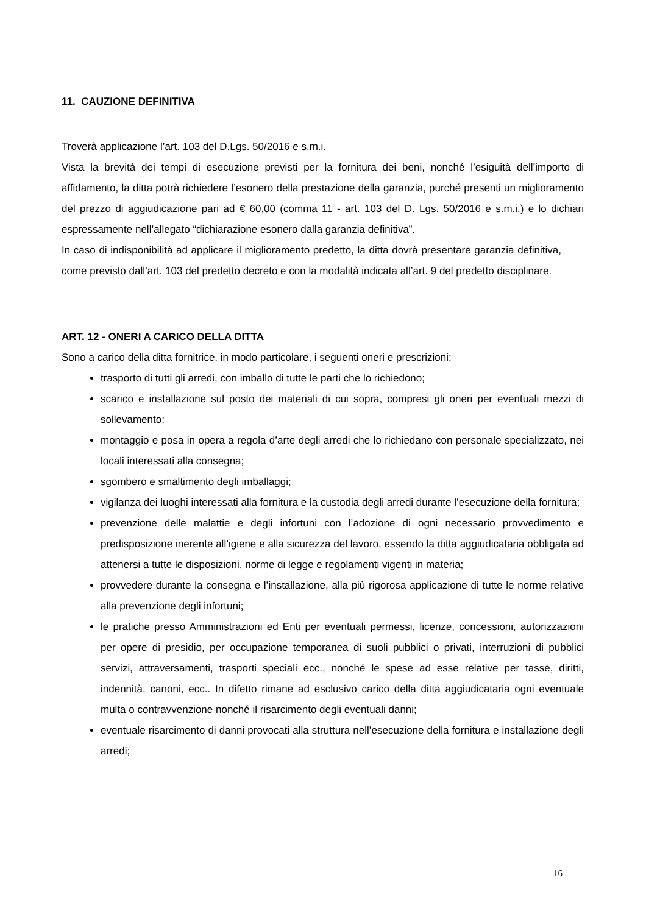11. CAUZIONE DEFINITIVA
Troverà applicazione l’art. 103 del D.Lgs. 50/2016 e s.m.i.
Vista la brevità dei tempi di esecuzione previsti per la fornitura dei beni, nonché l’esiguità dell’importo di affidamento, la ditta potrà richiedere l’esonero della prestazione della garanzia, purché presenti un miglioramento del prezzo di aggiudicazione pari ad € 60,00 (comma 11 - art. 103 del D. Lgs. 50/2016 e s.m.i.) e lo dichiari espressamente nell’allegato “dichiarazione esonero dalla garanzia definitiva”.
In caso di indisponibilità ad applicare il miglioramento predetto, la ditta dovrà presentare garanzia definitiva, come previsto dall’art. 103 del predetto decreto e con la modalità indicata all’art. 9 del predetto disciplinare.
ART. 12 - ONERI A CARICO DELLA DITTA
Sono a carico della ditta fornitrice, in modo particolare, i seguenti oneri e prescrizioni:
trasporto di tutti gli arredi, con imballo di tutte le parti che lo richiedono;
scarico e installazione sul posto dei materiali di cui sopra, compresi gli oneri per eventuali mezzi di sollevamento;
montaggio e posa in opera a regola d’arte degli arredi che lo richiedano con personale specializzato, nei locali interessati alla consegna;
sgombero e smaltimento degli imballaggi;
vigilanza dei luoghi interessati alla fornitura e la custodia degli arredi durante l’esecuzione della fornitura;
prevenzione delle malattie e degli infortuni con l’adozione di ogni necessario provvedimento e predisposizione inerente all’igiene e alla sicurezza del lavoro, essendo la ditta aggiudicataria obbligata ad attenersi a tutte le disposizioni, norme di legge e regolamenti vigenti in materia;
provvedere durante la consegna e l’installazione, alla più rigorosa applicazione di tutte le norme relative alla prevenzione degli infortuni;
le pratiche presso Amministrazioni ed Enti per eventuali permessi, licenze, concessioni, autorizzazioni per opere di presidio, per occupazione temporanea di suoli pubblici o privati, interruzioni di pubblici servizi, attraversamenti, trasporti speciali ecc., nonché le spese ad esse relative per tasse, diritti, indennità, canoni, ecc.. In difetto rimane ad esclusivo carico della ditta aggiudicataria ogni eventuale multa o contravvenzione nonché il risarcimento degli eventuali danni;
eventuale risarcimento di danni provocati alla struttura nell’esecuzione della fornitura e installazione degli arredi;
16